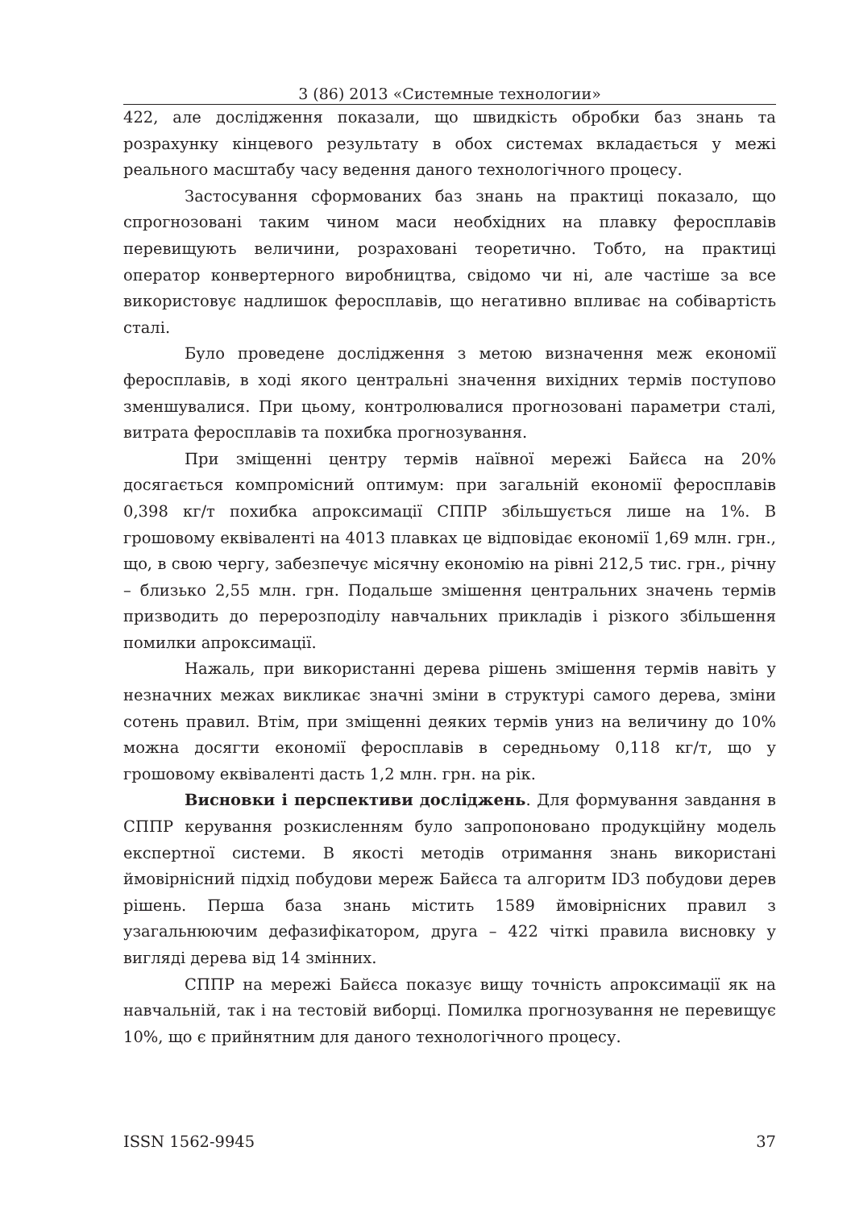3 (86) 2013 «Системные технологии»
422, але дослідження показали, що швидкість обробки баз знань та розрахунку кінцевого результату в обох системах вкладається у межі реального масштабу часу ведення даного технологічного процесу.
Застосування сформованих баз знань на практиці показало, що спрогнозовані таким чином маси необхідних на плавку феросплавів перевищують величини, розраховані теоретично. Тобто, на практиці оператор конвертерного виробництва, свідомо чи ні, але частіше за все використовує надлишок феросплавів, що негативно впливає на собівартість сталі.
Було проведене дослідження з метою визначення меж економії феросплавів, в ході якого центральні значення вихідних термів поступово зменшувалися. При цьому, контролювалися прогнозовані параметри сталі, витрата феросплавів та похибка прогнозування.
При зміщенні центру термів наївної мережі Байєса на 20% досягається компромісний оптимум: при загальній економії феросплавів 0,398 кг/т похибка апроксимації СППР збільшується лише на 1%. В грошовому еквіваленті на 4013 плавках це відповідає економії 1,69 млн. грн., що, в свою чергу, забезпечує місячну економію на рівні 212,5 тис. грн., річну – близько 2,55 млн. грн. Подальше змішення центральних значень термів призводить до перерозподілу навчальних прикладів і різкого збільшення помилки апроксимації.
Нажаль, при використанні дерева рішень змішення термів навіть у незначних межах викликає значні зміни в структурі самого дерева, зміни сотень правил. Втім, при зміщенні деяких термів униз на величину до 10% можна досягти економії феросплавів в середньому 0,118 кг/т, що у грошовому еквіваленті дасть 1,2 млн. грн. на рік.
Висновки і перспективи досліджень. Для формування завдання в СППР керування розкисленням було запропоновано продукційну модель експертної системи. В якості методів отримання знань використані ймовірнісний підхід побудови мереж Байєса та алгоритм ID3 побудови дерев рішень. Перша база знань містить 1589 ймовірнісних правил з узагальнюючим дефазифікатором, друга – 422 чіткі правила висновку у вигляді дерева від 14 змінних.
СППР на мережі Байєса показує вищу точність апроксимації як на навчальній, так і на тестовій виборці. Помилка прогнозування не перевищує 10%, що є прийнятним для даного технологічного процесу.
ISSN 1562-9945 37